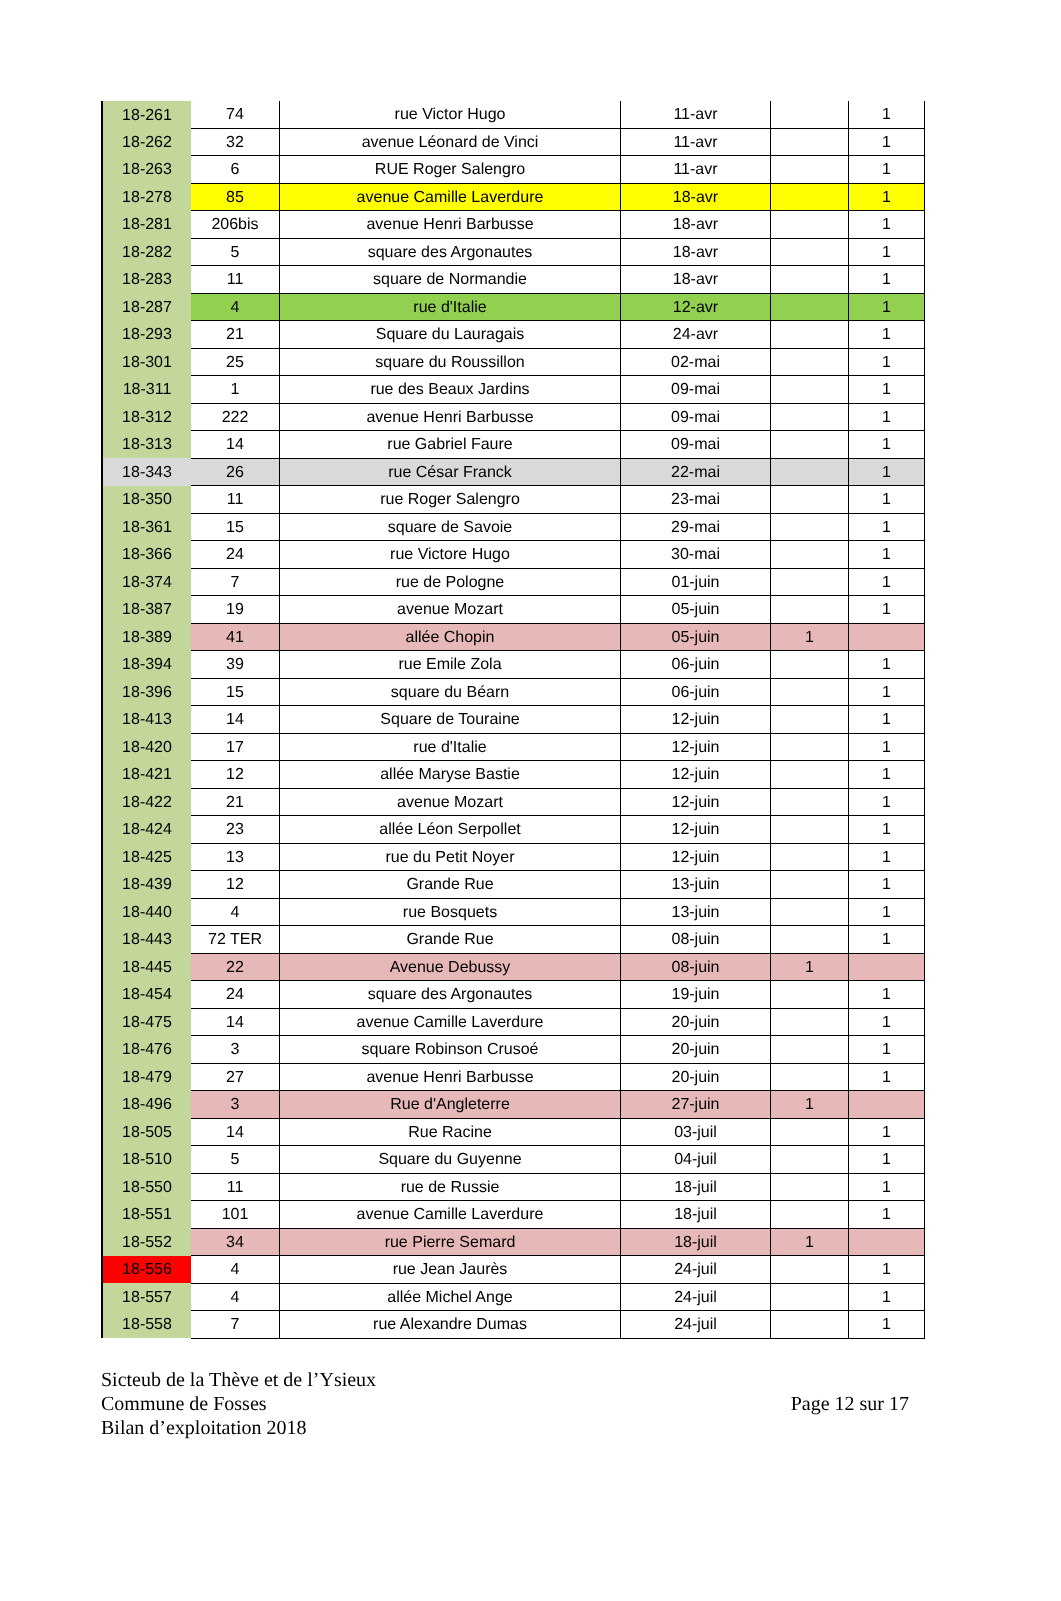| 18-261 | 74 | rue Victor Hugo | 11-avr | | 1 |
| 18-262 | 32 | avenue Léonard de Vinci | 11-avr | | 1 |
| 18-263 | 6 | RUE Roger Salengro | 11-avr | | 1 |
| 18-278 | 85 | avenue Camille Laverdure | 18-avr | | 1 |
| 18-281 | 206bis | avenue Henri Barbusse | 18-avr | | 1 |
| 18-282 | 5 | square des Argonautes | 18-avr | | 1 |
| 18-283 | 11 | square de Normandie | 18-avr | | 1 |
| 18-287 | 4 | rue d'Italie | 12-avr | | 1 |
| 18-293 | 21 | Square du Lauragais | 24-avr | | 1 |
| 18-301 | 25 | square du Roussillon | 02-mai | | 1 |
| 18-311 | 1 | rue des Beaux Jardins | 09-mai | | 1 |
| 18-312 | 222 | avenue Henri Barbusse | 09-mai | | 1 |
| 18-313 | 14 | rue Gabriel Faure | 09-mai | | 1 |
| 18-343 | 26 | rue César Franck | 22-mai | | 1 |
| 18-350 | 11 | rue Roger Salengro | 23-mai | | 1 |
| 18-361 | 15 | square de Savoie | 29-mai | | 1 |
| 18-366 | 24 | rue Victore Hugo | 30-mai | | 1 |
| 18-374 | 7 | rue de Pologne | 01-juin | | 1 |
| 18-387 | 19 | avenue Mozart | 05-juin | | 1 |
| 18-389 | 41 | allée Chopin | 05-juin | 1 | |
| 18-394 | 39 | rue Emile Zola | 06-juin | | 1 |
| 18-396 | 15 | square du Béarn | 06-juin | | 1 |
| 18-413 | 14 | Square de Touraine | 12-juin | | 1 |
| 18-420 | 17 | rue d'Italie | 12-juin | | 1 |
| 18-421 | 12 | allée Maryse Bastie | 12-juin | | 1 |
| 18-422 | 21 | avenue Mozart | 12-juin | | 1 |
| 18-424 | 23 | allée Léon Serpollet | 12-juin | | 1 |
| 18-425 | 13 | rue du Petit Noyer | 12-juin | | 1 |
| 18-439 | 12 | Grande Rue | 13-juin | | 1 |
| 18-440 | 4 | rue Bosquets | 13-juin | | 1 |
| 18-443 | 72 TER | Grande Rue | 08-juin | | 1 |
| 18-445 | 22 | Avenue Debussy | 08-juin | 1 | |
| 18-454 | 24 | square des Argonautes | 19-juin | | 1 |
| 18-475 | 14 | avenue Camille Laverdure | 20-juin | | 1 |
| 18-476 | 3 | square Robinson Crusoé | 20-juin | | 1 |
| 18-479 | 27 | avenue Henri Barbusse | 20-juin | | 1 |
| 18-496 | 3 | Rue d'Angleterre | 27-juin | 1 | |
| 18-505 | 14 | Rue Racine | 03-juil | | 1 |
| 18-510 | 5 | Square du Guyenne | 04-juil | | 1 |
| 18-550 | 11 | rue de Russie | 18-juil | | 1 |
| 18-551 | 101 | avenue Camille Laverdure | 18-juil | | 1 |
| 18-552 | 34 | rue Pierre Semard | 18-juil | 1 | |
| 18-556 | 4 | rue Jean Jaurès | 24-juil | | 1 |
| 18-557 | 4 | allée Michel Ange | 24-juil | | 1 |
| 18-558 | 7 | rue Alexandre Dumas | 24-juil | | 1 |
Sicteub de la Thève et de l’Ysieux
Commune de Fosses
Bilan d’exploitation 2018
Page 12 sur 17